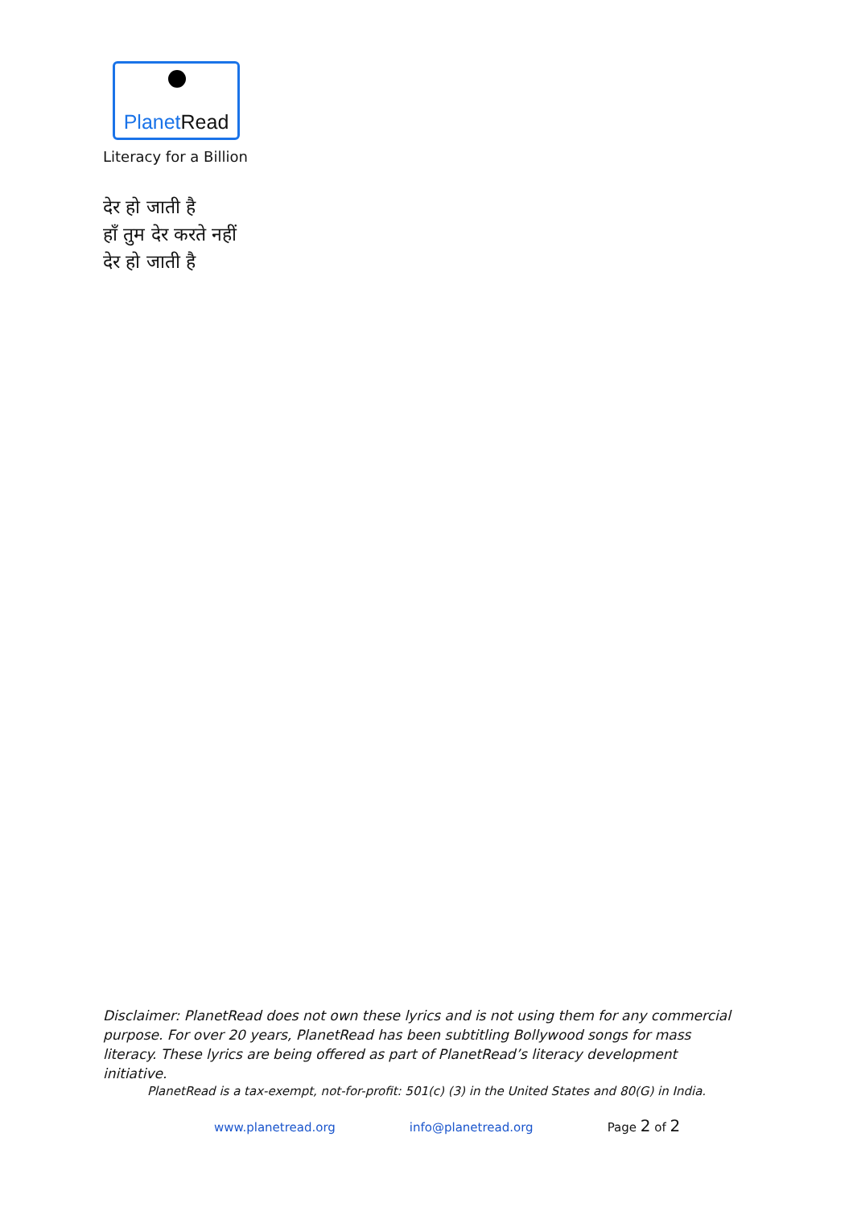Planet Read
Literacy for a Billion
देर हो जाती है
हाँ तुम देर करते नहीं
देर हो जाती है
Disclaimer: PlanetRead does not own these lyrics and is not using them for any commercial purpose. For over 20 years, PlanetRead has been subtitling Bollywood songs for mass literacy. These lyrics are being offered as part of PlanetRead’s literacy development initiative.
PlanetRead is a tax-exempt, not-for-profit: 501(c) (3) in the United States and 80(G) in India.
www.planetread.org info@planetread.org Page 2 of 2